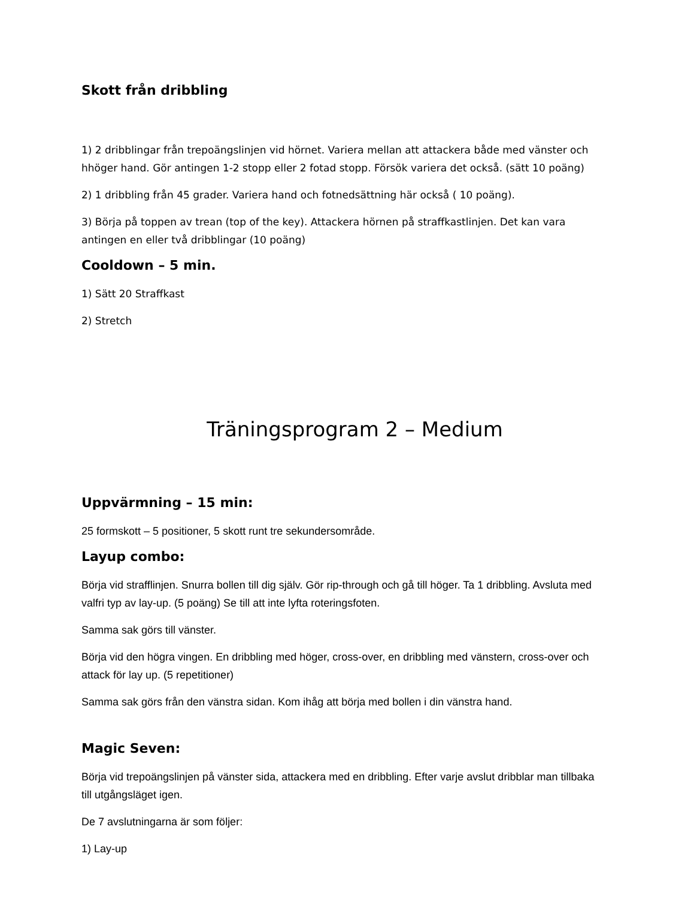Skott från dribbling
1) 2 dribblingar från trepoängslinjen vid hörnet. Variera mellan att attackera både med vänster och hhöger hand. Gör antingen 1-2 stopp eller 2 fotad stopp. Försök variera det också. (sätt 10 poäng)
2) 1 dribbling från 45 grader. Variera hand och fotnedsättning här också ( 10 poäng).
3) Börja på toppen av trean (top of the key). Attackera hörnen på straffkastlinjen. Det kan vara antingen en eller två dribblingar (10 poäng)
Cooldown – 5 min.
1) Sätt 20 Straffkast
2) Stretch
Träningsprogram 2 – Medium
Uppvärmning – 15 min:
25 formskott – 5 positioner, 5 skott runt tre sekundersområde.
Layup combo:
Börja vid strafflinjen. Snurra bollen till dig själv. Gör rip-through och gå till höger. Ta 1 dribbling. Avsluta med valfri typ av lay-up. (5 poäng) Se till att inte lyfta roteringsfoten.
Samma sak görs till vänster.
Börja vid den högra vingen. En dribbling med höger, cross-over, en dribbling med vänstern, cross-over och attack för lay up. (5 repetitioner)
Samma sak görs från den vänstra sidan. Kom ihåg att börja med bollen i din vänstra hand.
Magic Seven:
Börja vid trepoängslinjen på vänster sida, attackera med en dribbling. Efter varje avslut dribblar man tillbaka till utgångsläget igen.
De 7 avslutningarna är som följer:
1) Lay-up